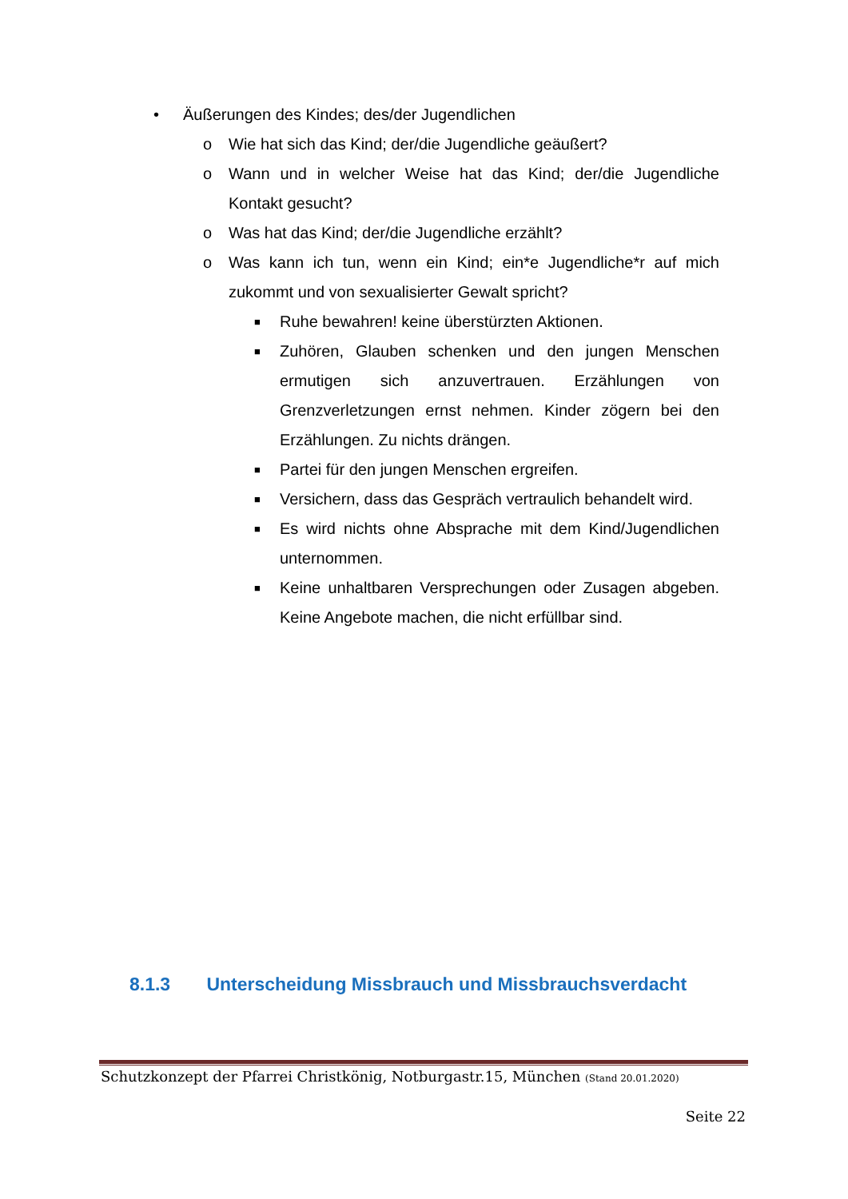• Äußerungen des Kindes; des/der Jugendlichen
o Wie hat sich das Kind; der/die Jugendliche geäußert?
o Wann und in welcher Weise hat das Kind; der/die Jugendliche Kontakt gesucht?
o Was hat das Kind; der/die Jugendliche erzählt?
o Was kann ich tun, wenn ein Kind; ein*e Jugendliche*r auf mich zukommt und von sexualisierter Gewalt spricht?
■ Ruhe bewahren! keine überstürzten Aktionen.
■ Zuhören, Glauben schenken und den jungen Menschen ermutigen sich anzuvertrauen. Erzählungen von Grenzverletzungen ernst nehmen. Kinder zögern bei den Erzählungen. Zu nichts drängen.
■ Partei für den jungen Menschen ergreifen.
■ Versichern, dass das Gespräch vertraulich behandelt wird.
■ Es wird nichts ohne Absprache mit dem Kind/Jugendlichen unternommen.
■ Keine unhaltbaren Versprechungen oder Zusagen abgeben. Keine Angebote machen, die nicht erfüllbar sind.
8.1.3 Unterscheidung Missbrauch und Missbrauchsverdacht
Schutzkonzept der Pfarrei Christkönig, Notburgastr.15, München (Stand 20.01.2020)
Seite 22